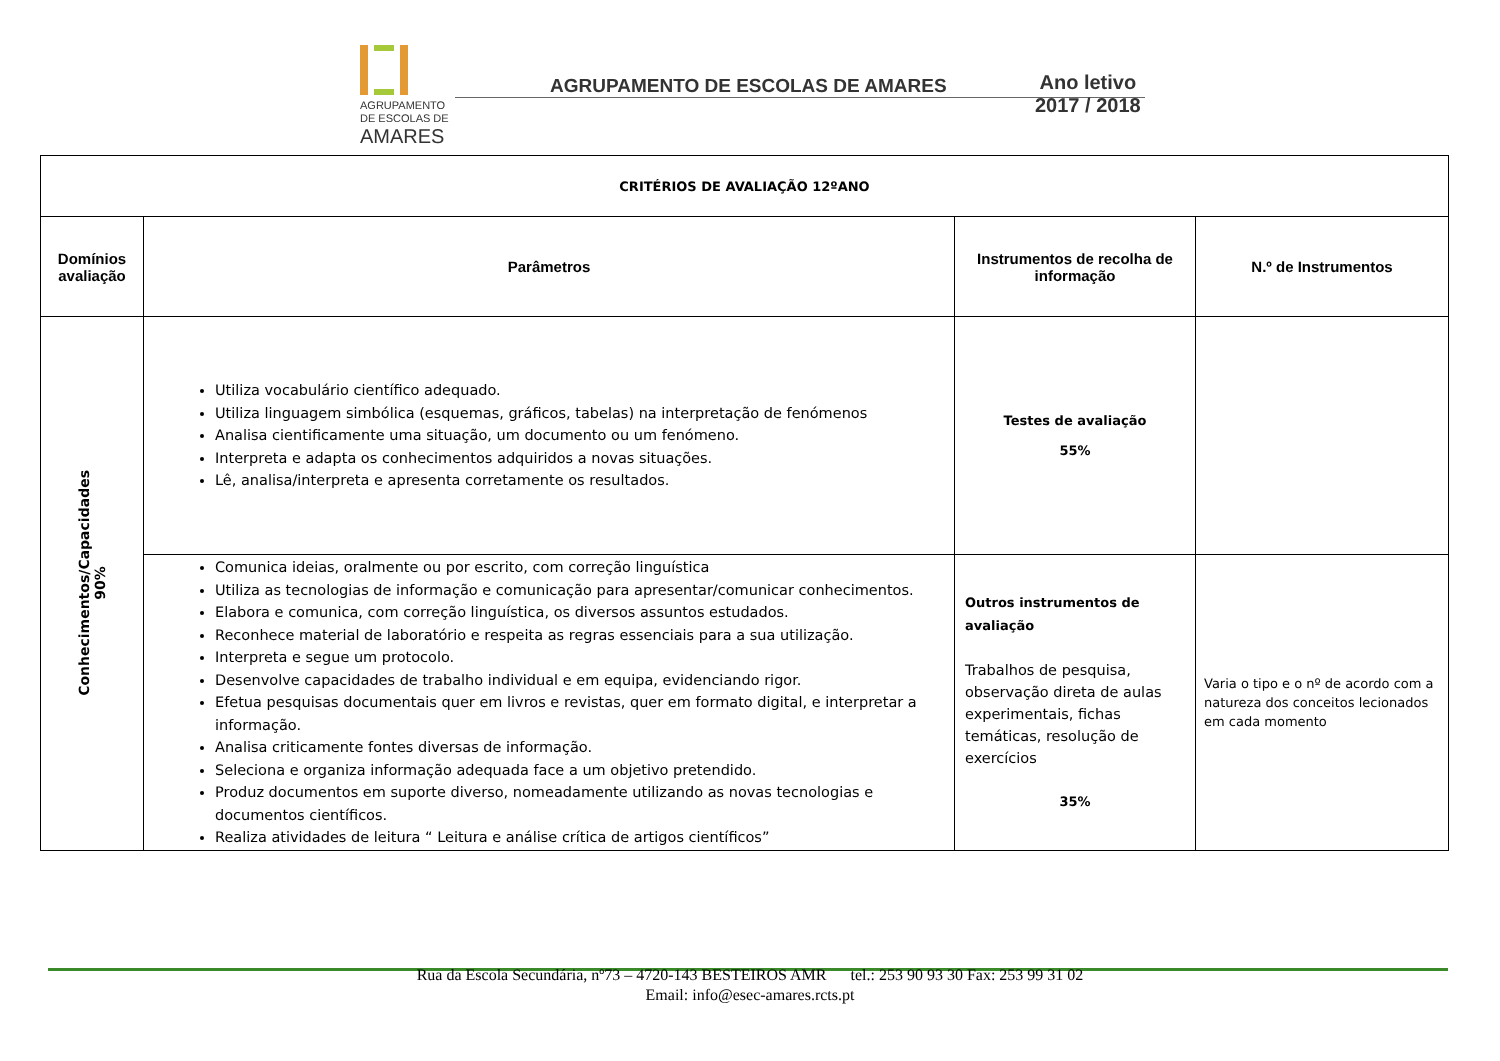AGRUPAMENTO
DE ESCOLAS DE
AMARES
AGRUPAMENTO DE ESCOLAS DE AMARES
Ano letivo
2017 / 2018
| CRITÉRIOS DE AVALIAÇÃO 12ºANO | | | |
| --- | --- | --- | --- |
| Domínios avaliação | Parâmetros | Instrumentos de recolha de informação | N.º de Instrumentos |
| Conhecimentos/Capacidades 90% | Utiliza vocabulário científico adequado. Utiliza linguagem simbólica (esquemas, gráficos, tabelas) na interpretação de fenómenos Analisa cientificamente uma situação, um documento ou um fenómeno. Interpreta e adapta os conhecimentos adquiridos a novas situações. Lê, analisa/interpreta e apresenta corretamente os resultados. | Testes de avaliação 55% | |
| | Comunica ideias, oralmente ou por escrito, com correção linguística Utiliza as tecnologias de informação e comunicação para apresentar/comunicar conhecimentos. Elabora e comunica, com correção linguística, os diversos assuntos estudados. Reconhece material de laboratório e respeita as regras essenciais para a sua utilização. Interpreta e segue um protocolo. Desenvolve capacidades de trabalho individual e em equipa, evidenciando rigor. Efetua pesquisas documentais quer em livros e revistas, quer em formato digital, e interpretar a informação. Analisa criticamente fontes diversas de informação. Seleciona e organiza informação adequada face a um objetivo pretendido. Produz documentos em suporte diverso, nomeadamente utilizando as novas tecnologias e documentos científicos. Realiza atividades de leitura “ Leitura e análise crítica de artigos científicos” | Outros instrumentos de avaliação Trabalhos de pesquisa, observação direta de aulas experimentais, fichas temáticas, resolução de exercícios 35% | Varia o tipo e o nº de acordo com a natureza dos conceitos lecionados em cada momento |
Rua da Escola Secundária, nº73 – 4720-143 BESTEIROS AMR tel.: 253 90 93 30 Fax: 253 99 31 02
Email: info@esec-amares.rcts.pt